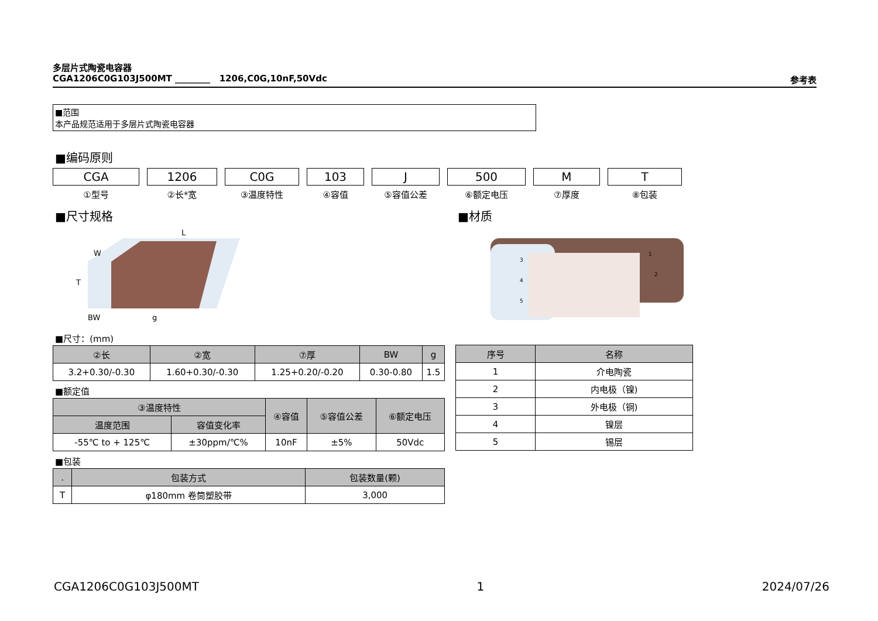多层片式陶瓷电容器
CGA1206C0G103J500MT ________ 1206,C0G,10nF,50Vdc 参考表
■范围
本产品规范适用于多层片式陶瓷电容器
■编码原则
CGA
①型号
1206
②长*宽
C0G
③温度特性
103
④容值
J
⑤容值公差
500
⑥额定电压
M
⑦厚度
T
⑧包装
■尺寸规格
W
L
T
BW
g
■尺寸：(mm)
| ②长 | ②宽 | ⑦厚 | BW | g |
| --- | --- | --- | --- | --- |
| 3.2+0.30/-0.30 | 1.60+0.30/-0.30 | 1.25+0.20/-0.20 | 0.30-0.80 | 1.5 |
■额定值
| ③温度特性 | | ④容值 | ⑤容值公差 | ⑥额定电压 |
| --- | --- | --- | --- | --- |
| 温度范围 | 容值变化率 | | | |
| -55℃ to + 125℃ | ±30ppm/℃% | 10nF | ±5% | 50Vdc |
■包装
| . | 包装方式 | 包装数量(颗) |
| --- | --- | --- |
| T | φ180mm 卷筒塑胶带 | 3,000 |
■材质
3
4
5
1
2
| 序号 | 名称 |
| --- | --- |
| 1 | 介电陶瓷 |
| 2 | 内电极（镍) |
| 3 | 外电极（铜) |
| 4 | 镍层 |
| 5 | 锡层 |
CGA1206C0G103J500MT 1 2024/07/26